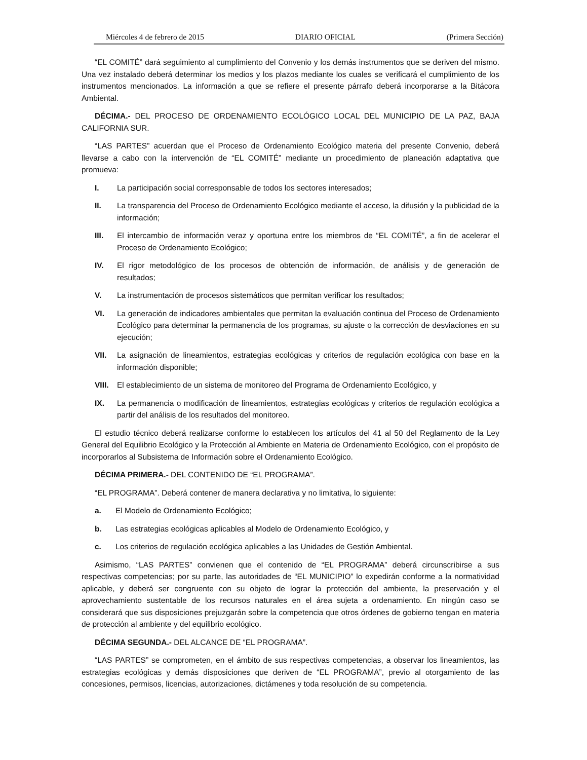Miércoles 4 de febrero de 2015 DIARIO OFICIAL (Primera Sección)
“EL COMITÉ” dará seguimiento al cumplimiento del Convenio y los demás instrumentos que se deriven del mismo. Una vez instalado deberá determinar los medios y los plazos mediante los cuales se verificará el cumplimiento de los instrumentos mencionados. La información a que se refiere el presente párrafo deberá incorporarse a la Bitácora Ambiental.
DÉCIMA.- DEL PROCESO DE ORDENAMIENTO ECOLÓGICO LOCAL DEL MUNICIPIO DE LA PAZ, BAJA CALIFORNIA SUR.
“LAS PARTES” acuerdan que el Proceso de Ordenamiento Ecológico materia del presente Convenio, deberá llevarse a cabo con la intervención de “EL COMITÉ” mediante un procedimiento de planeación adaptativa que promueva:
I. La participación social corresponsable de todos los sectores interesados;
II. La transparencia del Proceso de Ordenamiento Ecológico mediante el acceso, la difusión y la publicidad de la información;
III. El intercambio de información veraz y oportuna entre los miembros de “EL COMITÉ”, a fin de acelerar el Proceso de Ordenamiento Ecológico;
IV. El rigor metodológico de los procesos de obtención de información, de análisis y de generación de resultados;
V. La instrumentación de procesos sistemáticos que permitan verificar los resultados;
VI. La generación de indicadores ambientales que permitan la evaluación continua del Proceso de Ordenamiento Ecológico para determinar la permanencia de los programas, su ajuste o la corrección de desviaciones en su ejecución;
VII. La asignación de lineamientos, estrategias ecológicas y criterios de regulación ecológica con base en la información disponible;
VIII. El establecimiento de un sistema de monitoreo del Programa de Ordenamiento Ecológico, y
IX. La permanencia o modificación de lineamientos, estrategias ecológicas y criterios de regulación ecológica a partir del análisis de los resultados del monitoreo.
El estudio técnico deberá realizarse conforme lo establecen los artículos del 41 al 50 del Reglamento de la Ley General del Equilibrio Ecológico y la Protección al Ambiente en Materia de Ordenamiento Ecológico, con el propósito de incorporarlos al Subsistema de Información sobre el Ordenamiento Ecológico.
DÉCIMA PRIMERA.- DEL CONTENIDO DE “EL PROGRAMA”.
“EL PROGRAMA”. Deberá contener de manera declarativa y no limitativa, lo siguiente:
a. El Modelo de Ordenamiento Ecológico;
b. Las estrategias ecológicas aplicables al Modelo de Ordenamiento Ecológico, y
c. Los criterios de regulación ecológica aplicables a las Unidades de Gestión Ambiental.
Asimismo, “LAS PARTES” convienen que el contenido de “EL PROGRAMA” deberá circunscribirse a sus respectivas competencias; por su parte, las autoridades de “EL MUNICIPIO” lo expedirán conforme a la normatividad aplicable, y deberá ser congruente con su objeto de lograr la protección del ambiente, la preservación y el aprovechamiento sustentable de los recursos naturales en el área sujeta a ordenamiento. En ningún caso se considerará que sus disposiciones prejuzgarán sobre la competencia que otros órdenes de gobierno tengan en materia de protección al ambiente y del equilibrio ecológico.
DÉCIMA SEGUNDA.- DEL ALCANCE DE “EL PROGRAMA”.
“LAS PARTES” se comprometen, en el ámbito de sus respectivas competencias, a observar los lineamientos, las estrategias ecológicas y demás disposiciones que deriven de “EL PROGRAMA”, previo al otorgamiento de las concesiones, permisos, licencias, autorizaciones, dictámenes y toda resolución de su competencia.